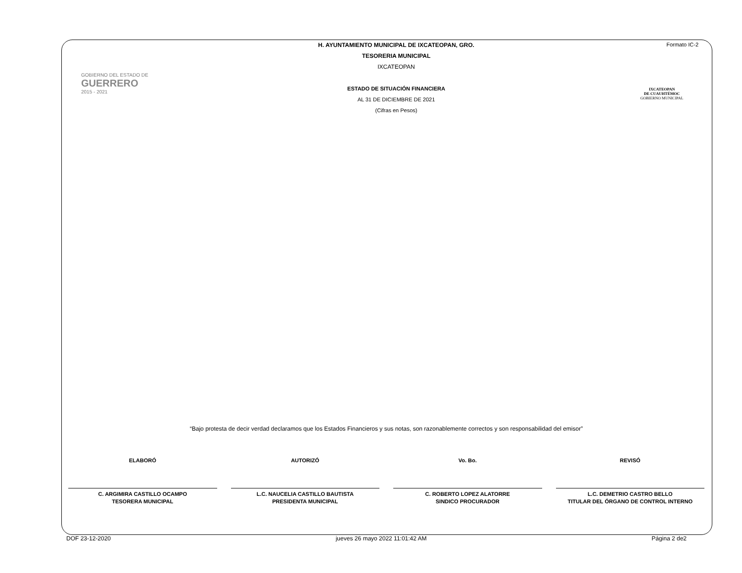Formato IC-2
GOBIERNO DEL ESTADO DE
GUERRERO
2015 - 2021
H. AYUNTAMIENTO MUNICIPAL DE IXCATEOPAN, GRO.
TESORERIA MUNICIPAL
IXCATEOPAN
ESTADO DE SITUACIÓN FINANCIERA
AL 31 DE DICIEMBRE DE 2021
(Cifras en Pesos)
IXCATEOPAN
DE CUAUHTÉMOC
GOBIERNO MUNICIPAL
“Bajo protesta de decir verdad declaramos que los Estados Financieros y sus notas, son razonablemente correctos y son responsabilidad del emisor”
ELABORÓ
C. ARGIMIRA CASTILLO OCAMPO
TESORERA MUNICIPAL
AUTORIZÓ
L.C. NAUCELIA CASTILLO BAUTISTA
PRESIDENTA MUNICIPAL
Vo. Bo.
C. ROBERTO LOPEZ ALATORRE
SINDICO PROCURADOR
REVISÓ
L.C. DEMETRIO CASTRO BELLO
TITULAR DEL ÓRGANO DE CONTROL INTERNO
DOF 23-12-2020 jueves 26 mayo 2022 11:01:42 AM Página 2 de2